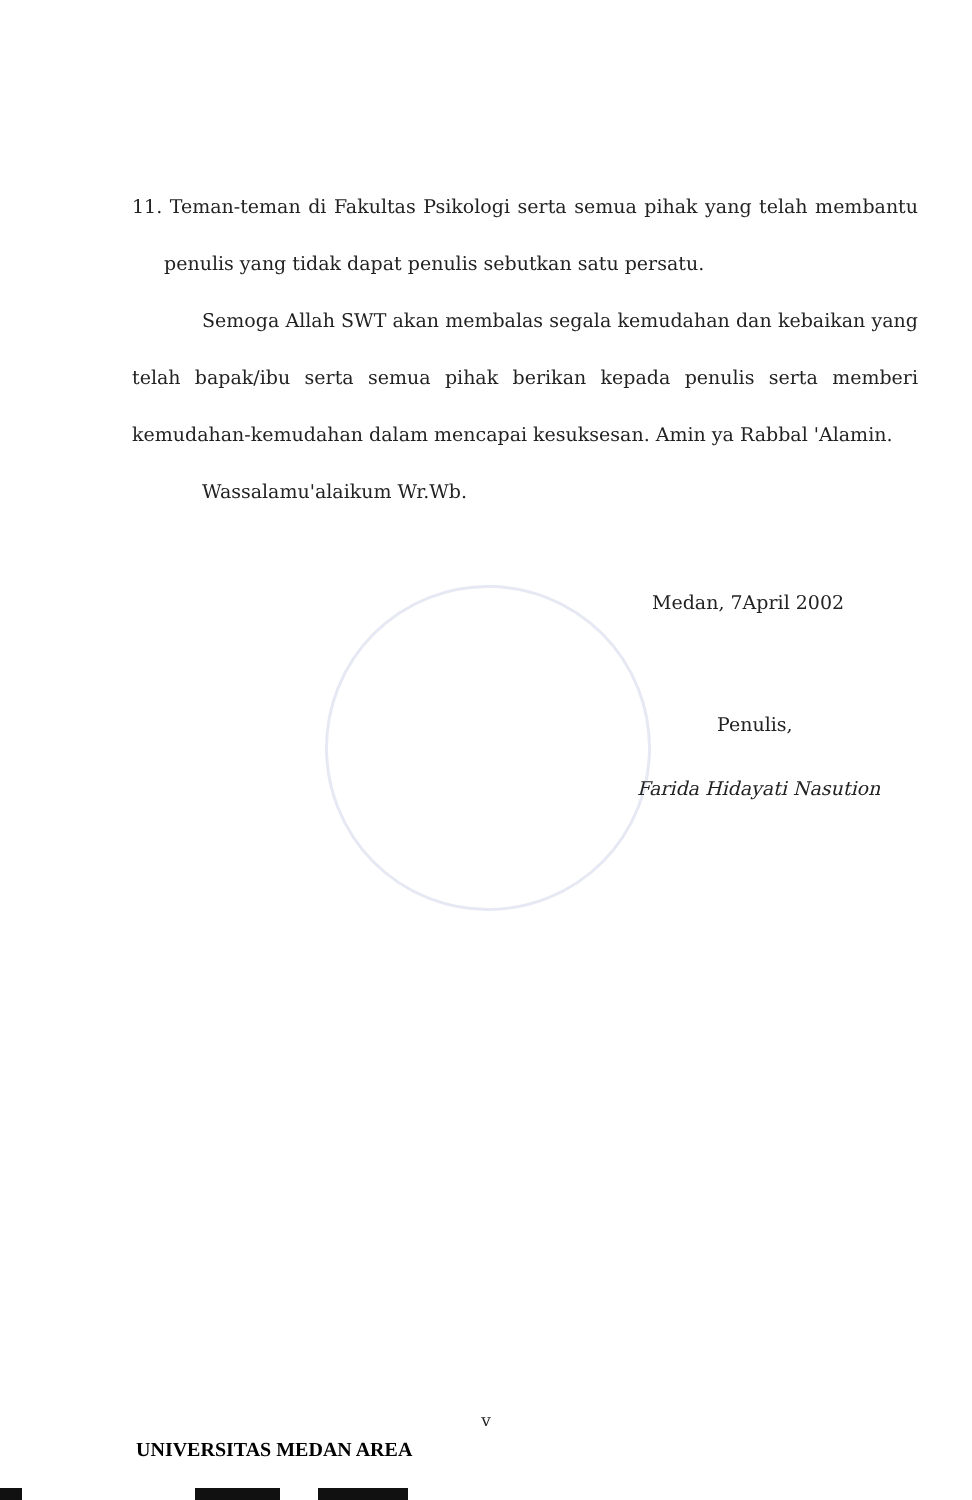11. Teman-teman di Fakultas Psikologi serta semua pihak yang telah membantu penulis yang tidak dapat penulis sebutkan satu persatu.
Semoga Allah SWT akan membalas segala kemudahan dan kebaikan yang telah bapak/ibu serta semua pihak berikan kepada penulis serta memberi kemudahan-kemudahan dalam mencapai kesuksesan. Amin ya Rabbal 'Alamin.
Wassalamu'alaikum Wr.Wb.
Medan, 7April 2002
Penulis,
Farida Hidayati Nasution
v
UNIVERSITAS MEDAN AREA